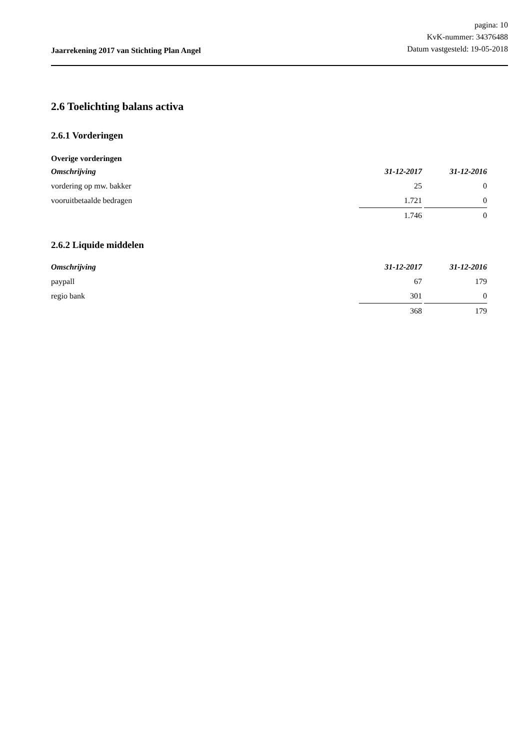Jaarrekening 2017 van Stichting Plan Angel
pagina: 10
KvK-nummer: 34376488
Datum vastgesteld: 19-05-2018
2.6 Toelichting balans activa
2.6.1 Vorderingen
Overige vorderingen
| Omschrijving | 31-12-2017 | 31-12-2016 |
| --- | --- | --- |
| vordering op mw. bakker | 25 | 0 |
| vooruitbetaalde bedragen | 1.721 | 0 |
| | 1.746 | 0 |
2.6.2 Liquide middelen
| Omschrijving | 31-12-2017 | 31-12-2016 |
| --- | --- | --- |
| paypall | 67 | 179 |
| regio bank | 301 | 0 |
| | 368 | 179 |